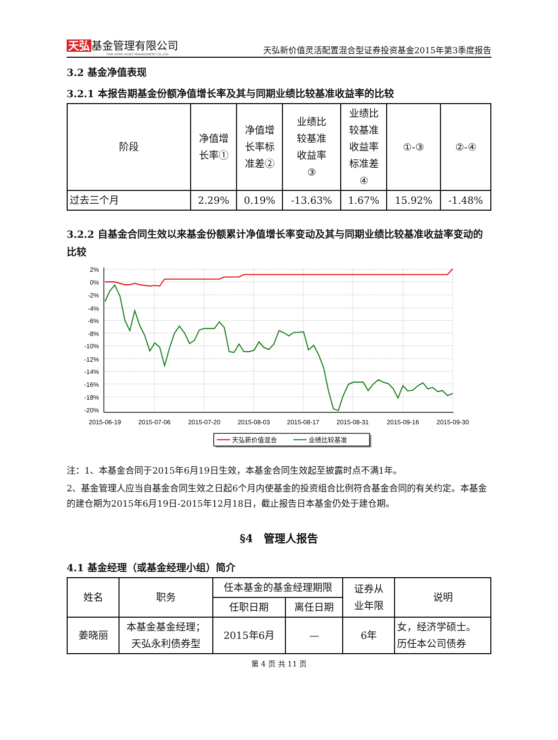天弘 基金管理有限公司
TIAN HONG ASSET MANAGEMENT CO.,LTD.
天弘新价值灵活配置混合型证券投资基金2015年第3季度报告
3.2 基金净值表现
3.2.1 本报告期基金份额净值增长率及其与同期业绩比较基准收益率的比较
| 阶段 | 净值增 长率① | 净值增 长率标 准差② | 业绩比 较基准 收益率 ③ | 业绩比 较基准 收益率 标准差 ④ | ①-③ | ②-④ |
| --- | --- | --- | --- | --- | --- | --- |
| 过去三个月 | 2.29% | 0.19% | -13.63% | 1.67% | 15.92% | -1.48% |
3.2.2 自基金合同生效以来基金份额累计净值增长率变动及其与同期业绩比较基准收益率变动的比较
2%
0%
-2%
-4%
-6%
-8%
-10%
-12%
-14%
-16%
-18%
-20%
2015-06-19
2015-07-06
2015-07-20
2015-08-03
2015-08-17
2015-08-31
2015-09-16
2015-09-30
天弘新价值混合
业绩比较基准
注：1、本基金合同于2015年6月19日生效，本基金合同生效起至披露时点不满1年。
2、基金管理人应当自基金合同生效之日起6个月内使基金的投资组合比例符合基金合同的有关约定。本基金的建仓期为2015年6月19日-2015年12月18日，截止报告日本基金仍处于建仓期。
§4　管理人报告
4.1 基金经理（或基金经理小组）简介
| 姓名 | 职务 | 任本基金的基金经理期限 | | 证券从 业年限 | 说明 |
| --- | --- | --- | --- | --- | --- |
| | | 任职日期 | 离任日期 | | |
| 姜晓丽 | 本基金基金经理； 天弘永利债券型 | 2015年6月 | — | 6年 | 女，经济学硕士。 历任本公司债券 |
第 4 页 共 11 页